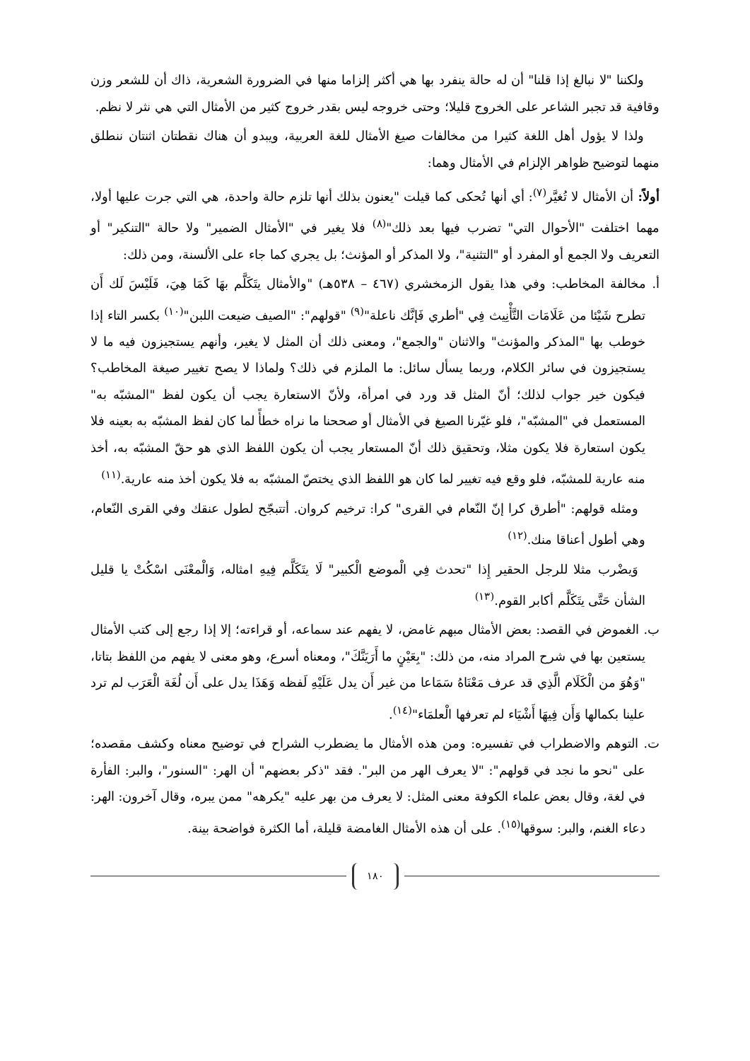ولكننا "لا نبالغ إذا قلنا" أن له حالة ينفرد بها هي أكثر إلزاما منها في الضرورة الشعرية، ذاك أن للشعر وزن وقافية قد تجبر الشاعر على الخروج قليلا؛ وحتى خروجه ليس بقدر خروج كثير من الأمثال التي هي نثر لا نظم.
ولذا لا يؤول أهل اللغة كثيرا من مخالفات صيغ الأمثال للغة العربية، ويبدو أن هناك نقطتان اثنتان ننطلق منهما لتوضيح ظواهر الإلزام في الأمثال وهما:
أولاً: أن الأمثال لا تُغيَّر<sup>(٧)</sup>: أي أنها تُحكى كما قيلت "يعنون بذلك أنها تلزم حالة واحدة، هي التي جرت عليها أولا، مهما اختلفت "الأحوال التي" تضرب فيها بعد ذلك"<sup>(٨)</sup> فلا يغير في "الأمثال الضمير" ولا حالة "التنكير" أو التعريف ولا الجمع أو المفرد أو "التثنية"، ولا المذكر أو المؤنث؛ بل يجري كما جاء على الألسنة، ومن ذلك:
أ. مخالفة المخاطب: وفي هذا يقول الزمخشري (٤٦٧ – ٥٣٨هـ) "والأمثال يتَكَلَّم بهَا كَمَا هِيَ، فَلَيْسَ لَك أَن تطرح شَيْئا من عَلَامَات التَّأْنِيث فِي "أطري فَإنَّك ناعلة"<sup>(٩)</sup> "قولهم": "الصيف ضيعت اللبن"<sup>(١٠)</sup> بكسر التاء إذا خوطب بها "المذكر والمؤنث" والاثنان "والجمع"، ومعنى ذلك أن المثل لا يغير، وأنهم يستجيزون فيه ما لا يستجيزون في سائر الكلام، وربما يسأل سائل: ما الملزم في ذلك؟ ولماذا لا يصح تغيير صيغة المخاطب؟ فيكون خير جواب لذلك؛ أنّ المثل قد ورد في امرأة، ولأنّ الاستعارة يجب أن يكون لفظ "المشبّه به" المستعمل في "المشبّه"، فلو غيّرنا الصيغ في الأمثال أو صححنا ما نراه خطأً لما كان لفظ المشبّه به بعينه فلا يكون استعارة فلا يكون مثلا، وتحقيق ذلك أنّ المستعار يجب أن يكون اللفظ الذي هو حقّ المشبّه به، أخذ منه عارية للمشبّه، فلو وقع فيه تغيير لما كان هو اللفظ الذي يختصّ المشبّه به فلا يكون أخذ منه عارية.<sup>(١١)</sup>
ومثله قولهم: "أطرق كرا إنّ النّعام في القرى" كرا: ترخيم كروان. أتتبجّح لطول عنقك وفي القرى النّعام، وهي أطول أعناقا منك.<sup>(١٢)</sup>
وَيضْرب مثلا للرجل الحقير إِذا "تحدث فِي الْموضع الْكبير" لَا يتَكَلَّم فِيهِ امثاله، وَالْمعْنَى اسْكُتْ يا قليل الشأن حَتَّى يتَكَلَّم أكابر القوم.<sup>(١٣)</sup>
ب. الغموض في القصد: بعض الأمثال مبهم غامض، لا يفهم عند سماعه، أو قراءته؛ إلا إذا رجع إلى كتب الأمثال يستعين بها في شرح المراد منه، من ذلك: "بِعَيْنٍ ما أَرَيَنَّكَ"، ومعناه أسرع، وهو معنى لا يفهم من اللفظ بتاتا، "وَهُوَ من الْكَلَام الَّذِي قد عرف مَعْنَاهُ سَمَاعا من غير أَن يدل عَلَيْهِ لَفظه وَهَذَا يدل على أَن لُغَة الْعَرَب لم ترد علينا بكمالها وَأَن فِيهَا أَشْيَاء لم تعرفها الْعلمَاء"<sup>(١٤)</sup>.
ت. التوهم والاضطراب في تفسيره: ومن هذه الأمثال ما يضطرب الشراح في توضيح معناه وكشف مقصده؛ على "نحو ما نجد في قولهم": "لا يعرف الهر من البر". فقد "ذكر بعضهم" أن الهر: "السنور"، والبر: الفأرة في لغة، وقال بعض علماء الكوفة معنى المثل: لا يعرف من بهر عليه "يكرهه" ممن يبره، وقال آخرون: الهر: دعاء الغنم، والبر: سوقها<sup>(١٥)</sup>. على أن هذه الأمثال الغامضة قليلة، أما الكثرة فواضحة بينة.
١٨٠